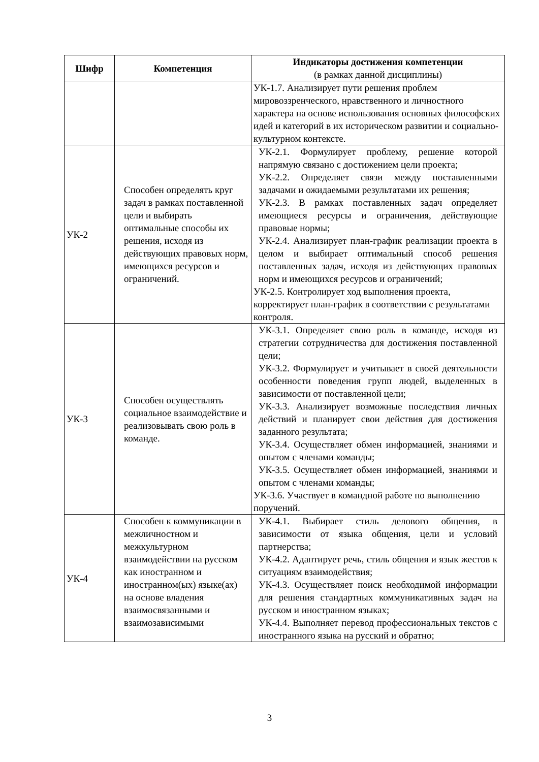| Шифр | Компетенция | Индикаторы достижения компетенции (в рамках данной дисциплины) |
| --- | --- | --- |
| | | УК-1.7. Анализирует пути решения проблем мировоззренческого, нравственного и личностного характера на основе использования основных философских идей и категорий в их историческом развитии и социально-культурном контексте. |
| УК-2 | Способен определять круг задач в рамках поставленной цели и выбирать оптимальные способы их решения, исходя из действующих правовых норм, имеющихся ресурсов и ограничений. | УК-2.1. Формулирует проблему, решение которой напрямую связано с достижением цели проекта; УК-2.2. Определяет связи между поставленными задачами и ожидаемыми результатами их решения; УК-2.3. В рамках поставленных задач определяет имеющиеся ресурсы и ограничения, действующие правовые нормы; УК-2.4. Анализирует план-график реализации проекта в целом и выбирает оптимальный способ решения поставленных задач, исходя из действующих правовых норм и имеющихся ресурсов и ограничений; УК-2.5. Контролирует ход выполнения проекта, корректирует план-график в соответствии с результатами контроля. |
| УК-3 | Способен осуществлять социальное взаимодействие и реализовывать свою роль в команде. | УК-3.1. Определяет свою роль в команде, исходя из стратегии сотрудничества для достижения поставленной цели; УК-3.2. Формулирует и учитывает в своей деятельности особенности поведения групп людей, выделенных в зависимости от поставленной цели; УК-3.3. Анализирует возможные последствия личных действий и планирует свои действия для достижения заданного результата; УК-3.4. Осуществляет обмен информацией, знаниями и опытом с членами команды; УК-3.5. Осуществляет обмен информацией, знаниями и опытом с членами команды; УК-3.6. Участвует в командной работе по выполнению поручений. |
| УК-4 | Способен к коммуникации в межличностном и межкультурном взаимодействии на русском как иностранном и иностранном(ых) языке(ах) на основе владения взаимосвязанными и взаимозависимыми | УК-4.1. Выбирает стиль делового общения, в зависимости от языка общения, цели и условий партнерства; УК-4.2. Адаптирует речь, стиль общения и язык жестов к ситуациям взаимодействия; УК-4.3. Осуществляет поиск необходимой информации для решения стандартных коммуникативных задач на русском и иностранном языках; УК-4.4. Выполняет перевод профессиональных текстов с иностранного языка на русский и обратно; |
3